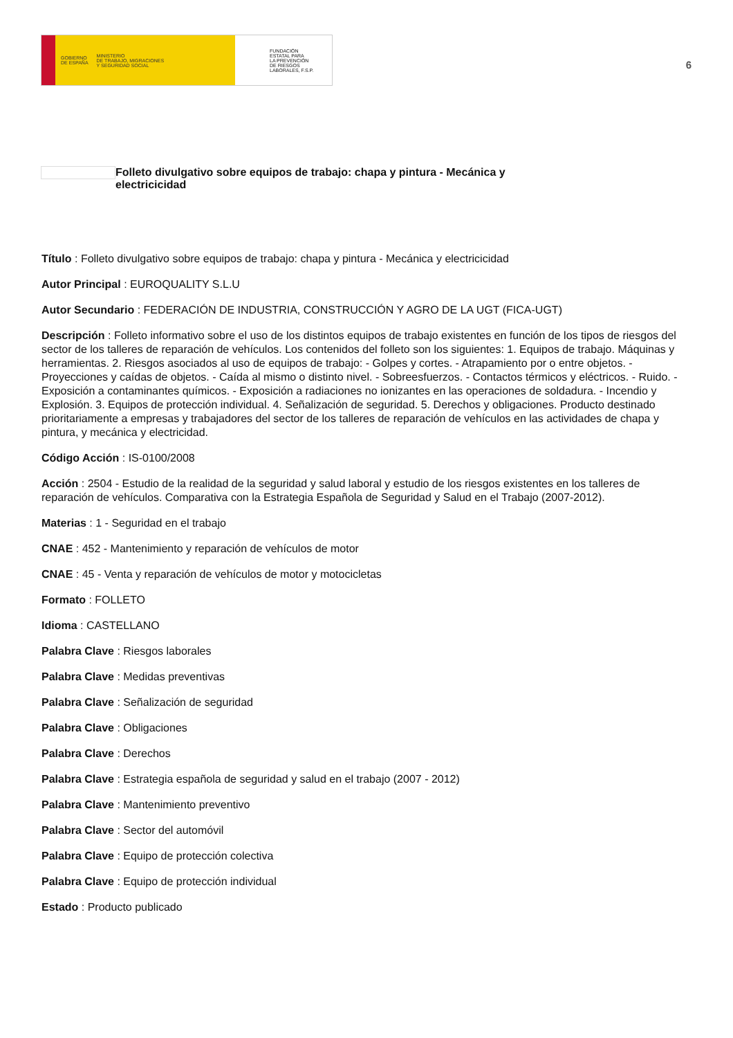GOBIERNO
DE ESPAÑA MINISTERIO
DE TRABAJO, MIGRACIONES
Y SEGURIDAD SOCIAL
FUNDACIÓN
ESTATAL PARA
LA PREVENCIÓN
DE RIESGOS
LABORALES, F.S.P.
6
Folleto divulgativo sobre equipos de trabajo: chapa y pintura - Mecánica y electricicidad
Título : Folleto divulgativo sobre equipos de trabajo: chapa y pintura - Mecánica y electricicidad
Autor Principal : EUROQUALITY S.L.U
Autor Secundario : FEDERACIÓN DE INDUSTRIA, CONSTRUCCIÓN Y AGRO DE LA UGT (FICA-UGT)
Descripción : Folleto informativo sobre el uso de los distintos equipos de trabajo existentes en función de los tipos de riesgos del sector de los talleres de reparación de vehículos. Los contenidos del folleto son los siguientes: 1. Equipos de trabajo. Máquinas y herramientas. 2. Riesgos asociados al uso de equipos de trabajo: - Golpes y cortes. - Atrapamiento por o entre objetos. - Proyecciones y caídas de objetos. - Caída al mismo o distinto nivel. - Sobreesfuerzos. - Contactos térmicos y eléctricos. - Ruido. - Exposición a contaminantes químicos. - Exposición a radiaciones no ionizantes en las operaciones de soldadura. - Incendio y Explosión. 3. Equipos de protección individual. 4. Señalización de seguridad. 5. Derechos y obligaciones. Producto destinado prioritariamente a empresas y trabajadores del sector de los talleres de reparación de vehículos en las actividades de chapa y pintura, y mecánica y electricidad.
Código Acción : IS-0100/2008
Acción : 2504 - Estudio de la realidad de la seguridad y salud laboral y estudio de los riesgos existentes en los talleres de reparación de vehículos. Comparativa con la Estrategia Española de Seguridad y Salud en el Trabajo (2007-2012).
Materias : 1 - Seguridad en el trabajo
CNAE : 452 - Mantenimiento y reparación de vehículos de motor
CNAE : 45 - Venta y reparación de vehículos de motor y motocicletas
Formato : FOLLETO
Idioma : CASTELLANO
Palabra Clave : Riesgos laborales
Palabra Clave : Medidas preventivas
Palabra Clave : Señalización de seguridad
Palabra Clave : Obligaciones
Palabra Clave : Derechos
Palabra Clave : Estrategia española de seguridad y salud en el trabajo (2007 - 2012)
Palabra Clave : Mantenimiento preventivo
Palabra Clave : Sector del automóvil
Palabra Clave : Equipo de protección colectiva
Palabra Clave : Equipo de protección individual
Estado : Producto publicado